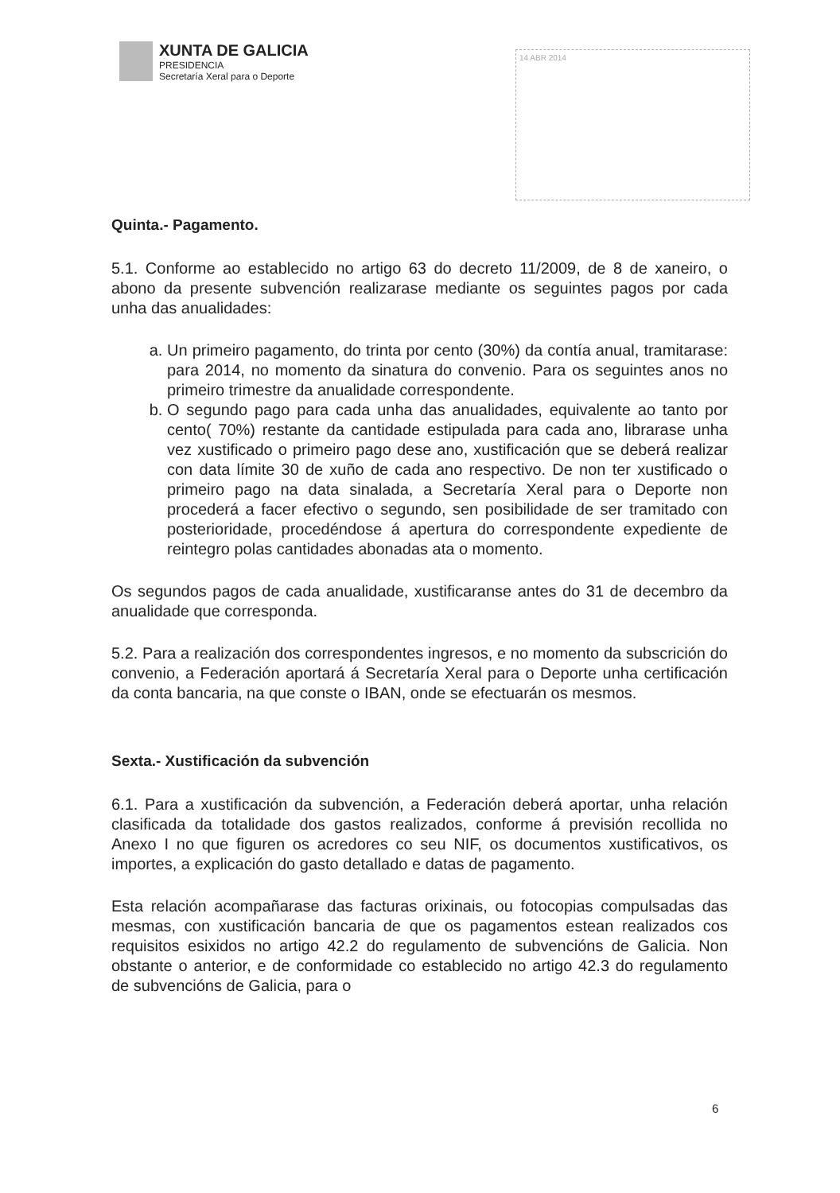XUNTA DE GALICIA
PRESIDENCIA
Secretaría Xeral para o Deporte
14 ABR 2014
Quinta.- Pagamento.
5.1. Conforme ao establecido no artigo 63 do decreto 11/2009, de 8 de xaneiro, o abono da presente subvención realizarase mediante os seguintes pagos por cada unha das anualidades:
a. Un primeiro pagamento, do trinta por cento (30%) da contía anual, tramitarase: para 2014, no momento da sinatura do convenio. Para os seguintes anos no primeiro trimestre da anualidade correspondente.
b. O segundo pago para cada unha das anualidades, equivalente ao tanto por cento( 70%) restante da cantidade estipulada para cada ano, librarase unha vez xustificado o primeiro pago dese ano, xustificación que se deberá realizar con data límite 30 de xuño de cada ano respectivo. De non ter xustificado o primeiro pago na data sinalada, a Secretaría Xeral para o Deporte non procederá a facer efectivo o segundo, sen posibilidade de ser tramitado con posterioridade, procedéndose á apertura do correspondente expediente de reintegro polas cantidades abonadas ata o momento.
Os segundos pagos de cada anualidade, xustificaranse antes do 31 de decembro da anualidade que corresponda.
5.2. Para a realización dos correspondentes ingresos, e no momento da subscrición do convenio, a Federación aportará á Secretaría Xeral para o Deporte unha certificación da conta bancaria, na que conste o IBAN, onde se efectuarán os mesmos.
Sexta.- Xustificación da subvención
6.1. Para a xustificación da subvención, a Federación deberá aportar, unha relación clasificada da totalidade dos gastos realizados, conforme á previsión recollida no Anexo I no que figuren os acredores co seu NIF, os documentos xustificativos, os importes, a explicación do gasto detallado e datas de pagamento.
Esta relación acompañarase das facturas orixinais, ou fotocopias compulsadas das mesmas, con xustificación bancaria de que os pagamentos estean realizados cos requisitos esixidos no artigo 42.2 do regulamento de subvencións de Galicia. Non obstante o anterior, e de conformidade co establecido no artigo 42.3 do regulamento de subvencións de Galicia, para o
6